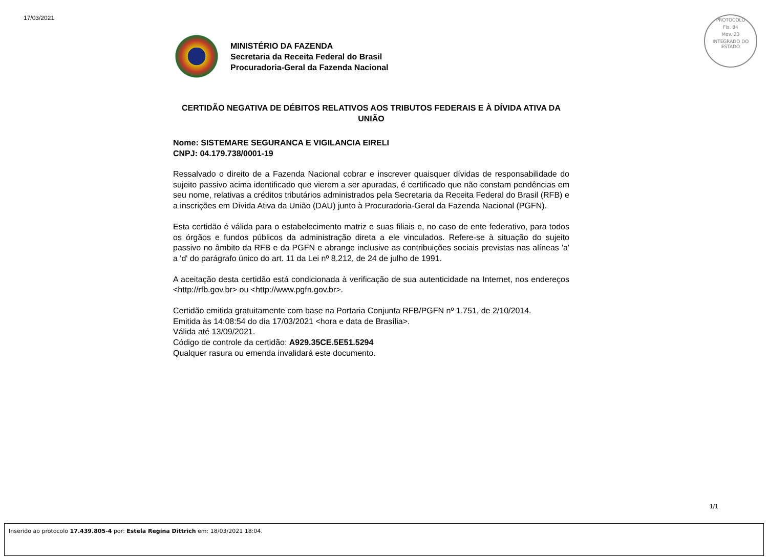17/03/2021
PROTOCOLO
Fls. 84
Mov. 23
INTEGRADO DO ESTADO
MINISTÉRIO DA FAZENDA
Secretaria da Receita Federal do Brasil
Procuradoria-Geral da Fazenda Nacional
CERTIDÃO NEGATIVA DE DÉBITOS RELATIVOS AOS TRIBUTOS FEDERAIS E À DÍVIDA ATIVA DA UNIÃO
Nome: SISTEMARE SEGURANCA E VIGILANCIA EIRELI
CNPJ: 04.179.738/0001-19
Ressalvado o direito de a Fazenda Nacional cobrar e inscrever quaisquer dívidas de responsabilidade do sujeito passivo acima identificado que vierem a ser apuradas, é certificado que não constam pendências em seu nome, relativas a créditos tributários administrados pela Secretaria da Receita Federal do Brasil (RFB) e a inscrições em Dívida Ativa da União (DAU) junto à Procuradoria-Geral da Fazenda Nacional (PGFN).
Esta certidão é válida para o estabelecimento matriz e suas filiais e, no caso de ente federativo, para todos os órgãos e fundos públicos da administração direta a ele vinculados. Refere-se à situação do sujeito passivo no âmbito da RFB e da PGFN e abrange inclusive as contribuições sociais previstas nas alíneas 'a' a 'd' do parágrafo único do art. 11 da Lei nº 8.212, de 24 de julho de 1991.
A aceitação desta certidão está condicionada à verificação de sua autenticidade na Internet, nos endereços <http://rfb.gov.br> ou <http://www.pgfn.gov.br>.
Certidão emitida gratuitamente com base na Portaria Conjunta RFB/PGFN nº 1.751, de 2/10/2014.
Emitida às 14:08:54 do dia 17/03/2021 <hora e data de Brasília>.
Válida até 13/09/2021.
Código de controle da certidão: A929.35CE.5E51.5294
Qualquer rasura ou emenda invalidará este documento.
1/1
Inserido ao protocolo 17.439.805-4 por: Estela Regina Dittrich em: 18/03/2021 18:04.